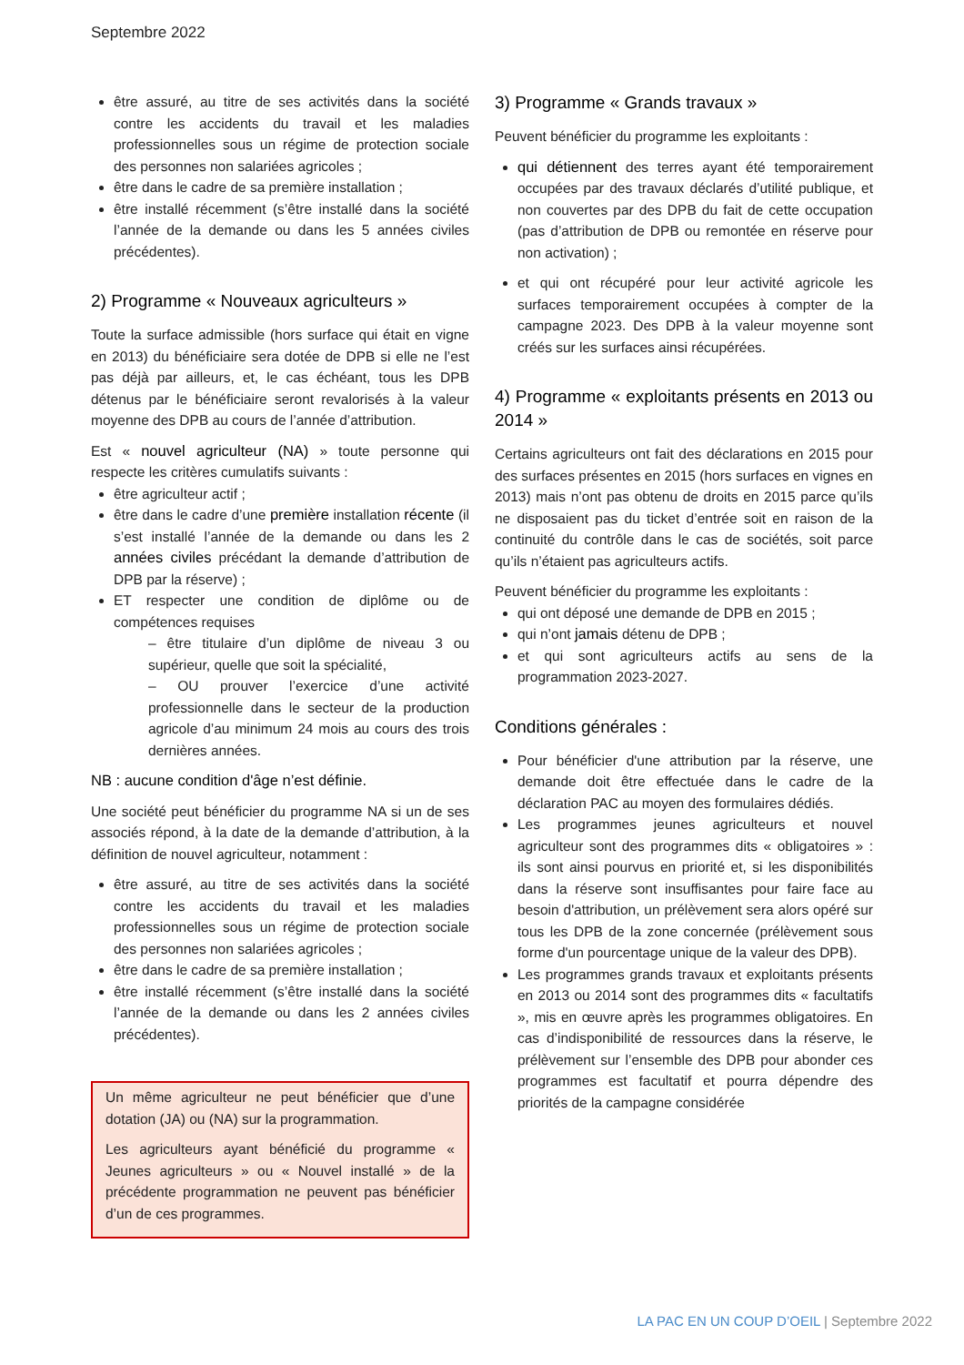Septembre 2022
être assuré, au titre de ses activités dans la société contre les accidents du travail et les maladies professionnelles sous un régime de protection sociale des personnes non salariées agricoles ;
être dans le cadre de sa première installation ;
être installé récemment (s’être installé dans la société l’année de la demande ou dans les 5 années civiles précédentes).
2) Programme « Nouveaux agriculteurs »
Toute la surface admissible (hors surface qui était en vigne en 2013) du bénéficiaire sera dotée de DPB si elle ne l’est pas déjà par ailleurs, et, le cas échéant, tous les DPB détenus par le bénéficiaire seront revalorisés à la valeur moyenne des DPB au cours de l’année d’attribution.
Est « nouvel agriculteur (NA) » toute personne qui respecte les critères cumulatifs suivants :
être agriculteur actif ;
être dans le cadre d’une première installation récente (il s’est installé l’année de la demande ou dans les 2 années civiles précédant la demande d’attribution de DPB par la réserve) ;
ET respecter une condition de diplôme ou de compétences requises
– être titulaire d’un diplôme de niveau 3 ou supérieur, quelle que soit la spécialité,
– OU prouver l’exercice d’une activité professionnelle dans le secteur de la production agricole d’au minimum 24 mois au cours des trois dernières années.
NB : aucune condition d'âge n’est définie.
Une société peut bénéficier du programme NA si un de ses associés répond, à la date de la demande d’attribution, à la définition de nouvel agriculteur, notamment :
être assuré, au titre de ses activités dans la société contre les accidents du travail et les maladies professionnelles sous un régime de protection sociale des personnes non salariées agricoles ;
être dans le cadre de sa première installation ;
être installé récemment (s’être installé dans la société l’année de la demande ou dans les 2 années civiles précédentes).
Un même agriculteur ne peut bénéficier que d’une dotation (JA) ou (NA) sur la programmation.
Les agriculteurs ayant bénéficié du programme « Jeunes agriculteurs » ou « Nouvel installé » de la précédente programmation ne peuvent pas bénéficier d’un de ces programmes.
3) Programme « Grands travaux »
Peuvent bénéficier du programme les exploitants :
qui détiennent des terres ayant été temporairement occupées par des travaux déclarés d’utilité publique, et non couvertes par des DPB du fait de cette occupation (pas d’attribution de DPB ou remontée en réserve pour non activation) ;
et qui ont récupéré pour leur activité agricole les surfaces temporairement occupées à compter de la campagne 2023. Des DPB à la valeur moyenne sont créés sur les surfaces ainsi récupérées.
4) Programme « exploitants présents en 2013 ou 2014 »
Certains agriculteurs ont fait des déclarations en 2015 pour des surfaces présentes en 2015 (hors surfaces en vignes en 2013) mais n’ont pas obtenu de droits en 2015 parce qu’ils ne disposaient pas du ticket d’entrée soit en raison de la continuité du contrôle dans le cas de sociétés, soit parce qu’ils n’étaient pas agriculteurs actifs.
Peuvent bénéficier du programme les exploitants :
qui ont déposé une demande de DPB en 2015 ;
qui n’ont jamais détenu de DPB ;
et qui sont agriculteurs actifs au sens de la programmation 2023-2027.
Conditions générales :
Pour bénéficier d'une attribution par la réserve, une demande doit être effectuée dans le cadre de la déclaration PAC au moyen des formulaires dédiés.
Les programmes jeunes agriculteurs et nouvel agriculteur sont des programmes dits « obligatoires » : ils sont ainsi pourvus en priorité et, si les disponibilités dans la réserve sont insuffisantes pour faire face au besoin d'attribution, un prélèvement sera alors opéré sur tous les DPB de la zone concernée (prélèvement sous forme d'un pourcentage unique de la valeur des DPB).
Les programmes grands travaux et exploitants présents en 2013 ou 2014 sont des programmes dits « facultatifs », mis en œuvre après les programmes obligatoires. En cas d’indisponibilité de ressources dans la réserve, le prélèvement sur l’ensemble des DPB pour abonder ces programmes est facultatif et pourra dépendre des priorités de la campagne considérée
LA PAC EN UN COUP D’OEIL | Septembre 2022